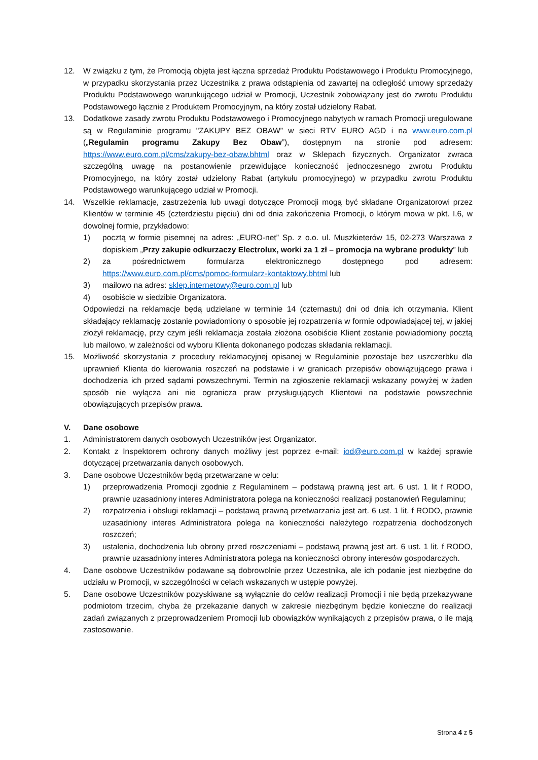12. W związku z tym, że Promocją objęta jest łączna sprzedaż Produktu Podstawowego i Produktu Promocyjnego, w przypadku skorzystania przez Uczestnika z prawa odstąpienia od zawartej na odległość umowy sprzedaży Produktu Podstawowego warunkującego udział w Promocji, Uczestnik zobowiązany jest do zwrotu Produktu Podstawowego łącznie z Produktem Promocyjnym, na który został udzielony Rabat.
13. Dodatkowe zasady zwrotu Produktu Podstawowego i Promocyjnego nabytych w ramach Promocji uregulowane są w Regulaminie programu "ZAKUPY BEZ OBAW” w sieci RTV EURO AGD i na www.euro.com.pl („Regulamin programu Zakupy Bez Obaw”), dostępnym na stronie pod adresem: https://www.euro.com.pl/cms/zakupy-bez-obaw.bhtml oraz w Sklepach fizycznych. Organizator zwraca szczególną uwagę na postanowienie przewidujące konieczność jednoczesnego zwrotu Produktu Promocyjnego, na który został udzielony Rabat (artykułu promocyjnego) w przypadku zwrotu Produktu Podstawowego warunkującego udział w Promocji.
14. Wszelkie reklamacje, zastrzeżenia lub uwagi dotyczące Promocji mogą być składane Organizatorowi przez Klientów w terminie 45 (czterdziestu pięciu) dni od dnia zakończenia Promocji, o którym mowa w pkt. I.6, w dowolnej formie, przykładowo:
1) pocztą w formie pisemnej na adres: „EURO-net” Sp. z o.o. ul. Muszkieterów 15, 02-273 Warszawa z dopiskiem „Przy zakupie odkurzaczy Electrolux, worki za 1 zł – promocja na wybrane produkty” lub
2) za pośrednictwem formularza elektronicznego dostępnego pod adresem: https://www.euro.com.pl/cms/pomoc-formularz-kontaktowy.bhtml lub
3) mailowo na adres: sklep.internetowy@euro.com.pl lub
4) osobiście w siedzibie Organizatora.
Odpowiedzi na reklamacje będą udzielane w terminie 14 (czternastu) dni od dnia ich otrzymania. Klient składający reklamację zostanie powiadomiony o sposobie jej rozpatrzenia w formie odpowiadającej tej, w jakiej złożył reklamację, przy czym jeśli reklamacja została złożona osobiście Klient zostanie powiadomiony pocztą lub mailowo, w zależności od wyboru Klienta dokonanego podczas składania reklamacji.
15. Możliwość skorzystania z procedury reklamacyjnej opisanej w Regulaminie pozostaje bez uszczerbku dla uprawnień Klienta do kierowania roszczeń na podstawie i w granicach przepisów obowiązującego prawa i dochodzenia ich przed sądami powszechnymi. Termin na zgłoszenie reklamacji wskazany powyżej w żaden sposób nie wyłącza ani nie ogranicza praw przysługujących Klientowi na podstawie powszechnie obowiązujących przepisów prawa.
V. Dane osobowe
1. Administratorem danych osobowych Uczestników jest Organizator.
2. Kontakt z Inspektorem ochrony danych możliwy jest poprzez e-mail: iod@euro.com.pl w każdej sprawie dotyczącej przetwarzania danych osobowych.
3. Dane osobowe Uczestników będą przetwarzane w celu:
1) przeprowadzenia Promocji zgodnie z Regulaminem – podstawą prawną jest art. 6 ust. 1 lit f RODO, prawnie uzasadniony interes Administratora polega na konieczności realizacji postanowień Regulaminu;
2) rozpatrzenia i obsługi reklamacji – podstawą prawną przetwarzania jest art. 6 ust. 1 lit. f RODO, prawnie uzasadniony interes Administratora polega na konieczności należytego rozpatrzenia dochodzonych roszczeń;
3) ustalenia, dochodzenia lub obrony przed roszczeniami – podstawą prawną jest art. 6 ust. 1 lit. f RODO, prawnie uzasadniony interes Administratora polega na konieczności obrony interesów gospodarczych.
4. Dane osobowe Uczestników podawane są dobrowolnie przez Uczestnika, ale ich podanie jest niezbędne do udziału w Promocji, w szczególności w celach wskazanych w ustępie powyżej.
5. Dane osobowe Uczestników pozyskiwane są wyłącznie do celów realizacji Promocji i nie będą przekazywane podmiotom trzecim, chyba że przekazanie danych w zakresie niezbędnym będzie konieczne do realizacji zadań związanych z przeprowadzeniem Promocji lub obowiązków wynikających z przepisów prawa, o ile mają zastosowanie.
Strona 4 z 5